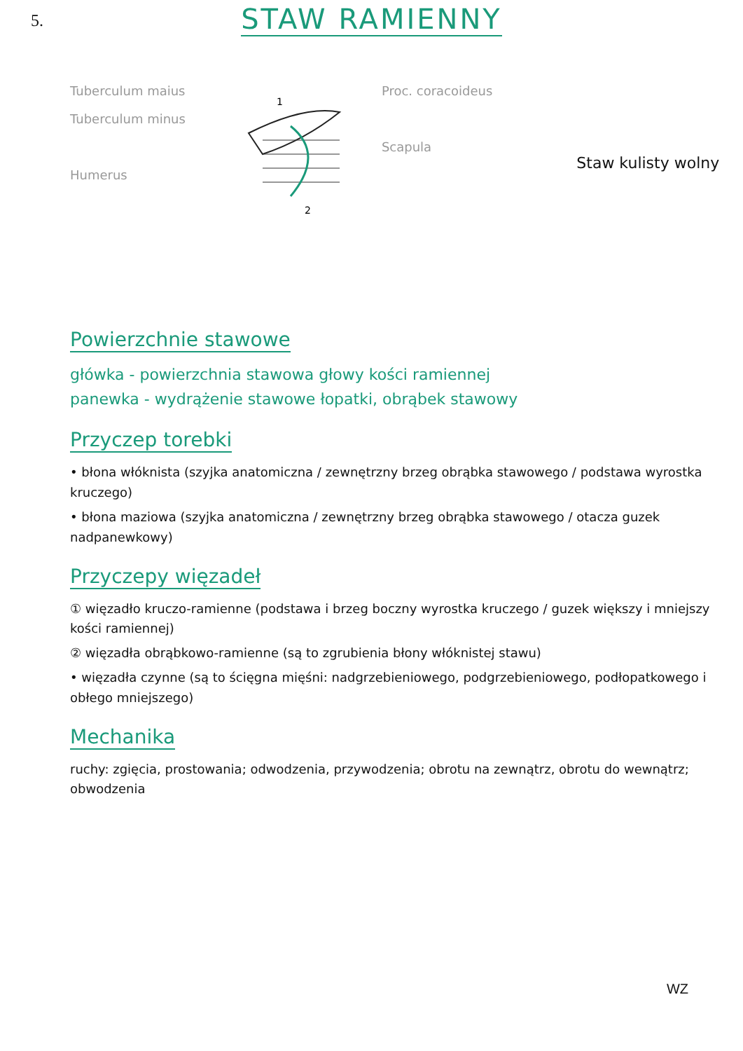5.
STAW RAMIENNY
Tuberculum maius
Tuberculum minus
Humerus
1
2
Proc. coracoideus
Scapula
Staw kulisty wolny
Powierzchnie stawowe
główka - powierzchnia stawowa głowy kości ramiennej
panewka - wydrążenie stawowe łopatki, obrąbek stawowy
Przyczep torebki
• błona włóknista (szyjka anatomiczna / zewnętrzny brzeg obrąbka stawowego / podstawa wyrostka kruczego)
• błona maziowa (szyjka anatomiczna / zewnętrzny brzeg obrąbka stawowego / otacza guzek nadpanewkowy)
Przyczepy więzadeł
① więzadło kruczo-ramienne (podstawa i brzeg boczny wyrostka kruczego / guzek większy i mniejszy kości ramiennej)
② więzadła obrąbkowo-ramienne (są to zgrubienia błony włóknistej stawu)
• więzadła czynne (są to ścięgna mięśni: nadgrzebieniowego, podgrzebieniowego, podłopatkowego i obłego mniejszego)
Mechanika
ruchy: zgięcia, prostowania; odwodzenia, przywodzenia; obrotu na zewnątrz, obrotu do wewnątrz; obwodzenia
WZ